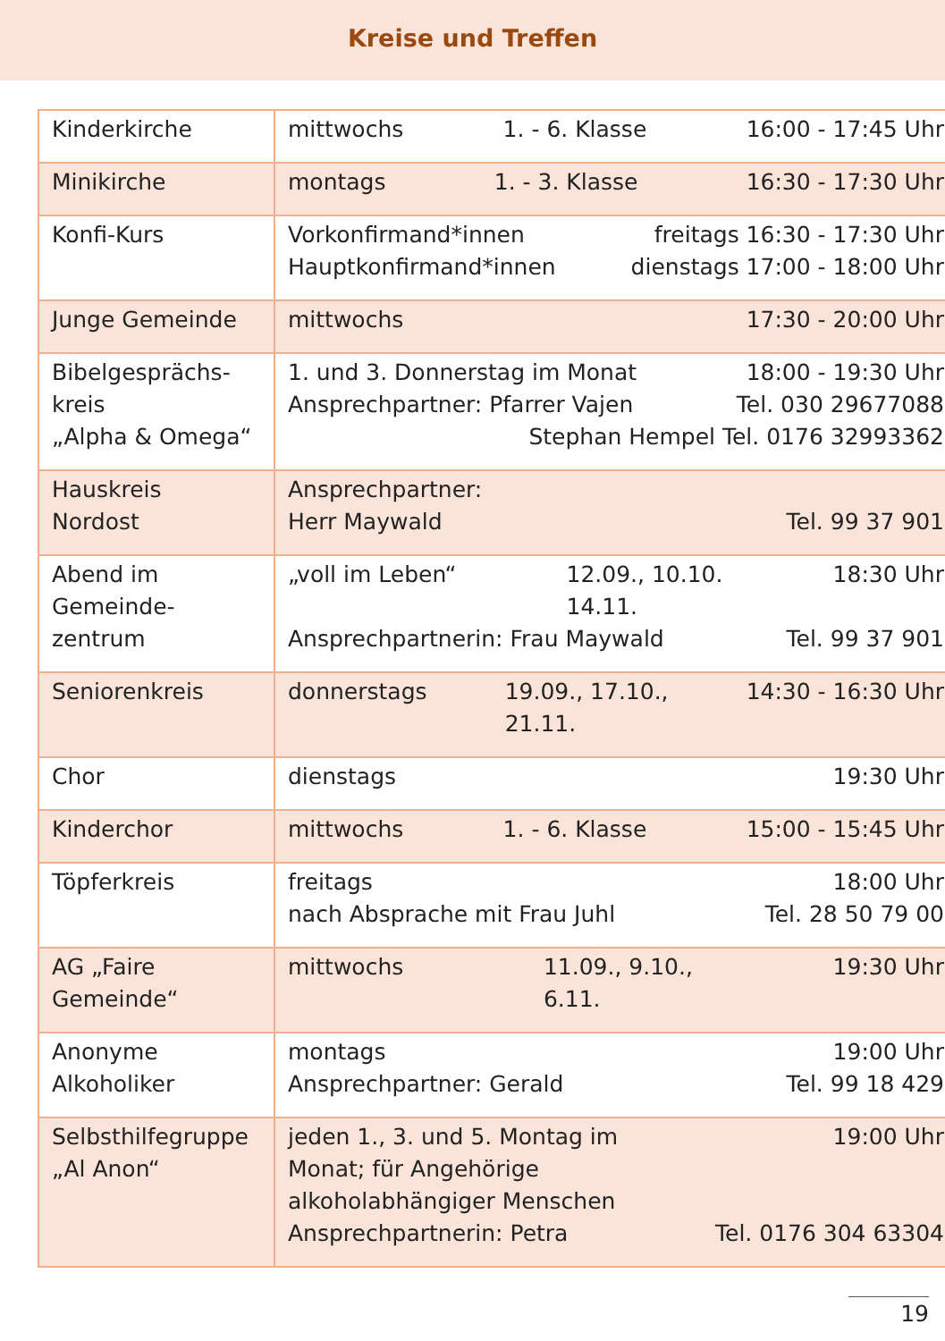Kreise und Treffen
| Kinderkirche | mittwochs 1. - 6. Klasse 16:00 - 17:45 Uhr |
| Minikirche | montags 1. - 3. Klasse 16:30 - 17:30 Uhr |
| Konfi-Kurs | Vorkonfirmand*innen freitags 16:30 - 17:30 Uhr Hauptkonfirmand*innen dienstags 17:00 - 18:00 Uhr |
| Junge Gemeinde | mittwochs 17:30 - 20:00 Uhr |
| Bibelgesprächs- kreis „Alpha & Omega“ | 1. und 3. Donnerstag im Monat 18:00 - 19:30 Uhr Ansprechpartner: Pfarrer Vajen Tel. 030 29677088 Stephan Hempel Tel. 0176 32993362 |
| Hauskreis Nordost | Ansprechpartner: Herr Maywald Tel. 99 37 901 |
| Abend im Gemeinde- zentrum | „voll im Leben“ 12.09., 10.10. 14.11. 18:30 Uhr Ansprechpartnerin: Frau Maywald Tel. 99 37 901 |
| Seniorenkreis | donnerstags 19.09., 17.10., 21.11. 14:30 - 16:30 Uhr |
| Chor | dienstags 19:30 Uhr |
| Kinderchor | mittwochs 1. - 6. Klasse 15:00 - 15:45 Uhr |
| Töpferkreis | freitags 18:00 Uhr nach Absprache mit Frau Juhl Tel. 28 50 79 00 |
| AG „Faire Gemeinde“ | mittwochs 11.09., 9.10., 6.11. 19:30 Uhr |
| Anonyme Alkoholiker | montags 19:00 Uhr Ansprechpartner: Gerald Tel. 99 18 429 |
| Selbsthilfegruppe „Al Anon“ | jeden 1., 3. und 5. Montag im Monat; für Angehörige alkoholabhängiger Menschen 19:00 Uhr Ansprechpartnerin: Petra Tel. 0176 304 63304 |
19